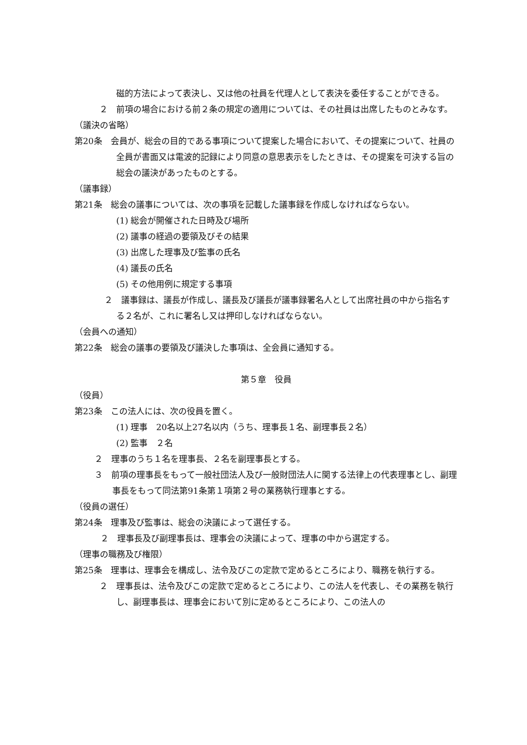磁的方法によって表決し、又は他の社員を代理人として表決を委任することができる。
２　前項の場合における前２条の規定の適用については、その社員は出席したものとみなす。
（議決の省略）
第20条　会員が、総会の目的である事項について提案した場合において、その提案について、社員の全員が書面又は電波的記録により同意の意思表示をしたときは、その提案を可決する旨の総会の議決があったものとする。
（議事録）
第21条　総会の議事については、次の事項を記載した議事録を作成しなければならない。
(1) 総会が開催された日時及び場所
(2) 議事の経過の要領及びその結果
(3) 出席した理事及び監事の氏名
(4) 議長の氏名
(5) その他用例に規定する事項
２　議事録は、議長が作成し、議長及び議長が議事録署名人として出席社員の中から指名する２名が、これに署名し又は押印しなければならない。
（会員への通知）
第22条　総会の議事の要領及び議決した事項は、全会員に通知する。
第５章　役員
（役員）
第23条　この法人には、次の役員を置く。
(1) 理事　20名以上27名以内（うち、理事長１名、副理事長２名）
(2) 監事　２名
２　理事のうち１名を理事長、２名を副理事長とする。
３　前項の理事長をもって一般社団法人及び一般財団法人に関する法律上の代表理事とし、副理事長をもって同法第91条第１項第２号の業務執行理事とする。
（役員の選任）
第24条　理事及び監事は、総会の決議によって選任する。
２　理事長及び副理事長は、理事会の決議によって、理事の中から選定する。
（理事の職務及び権限）
第25条　理事は、理事会を構成し、法令及びこの定款で定めるところにより、職務を執行する。
２　理事長は、法令及びこの定款で定めるところにより、この法人を代表し、その業務を執行し、副理事長は、理事会において別に定めるところにより、この法人の